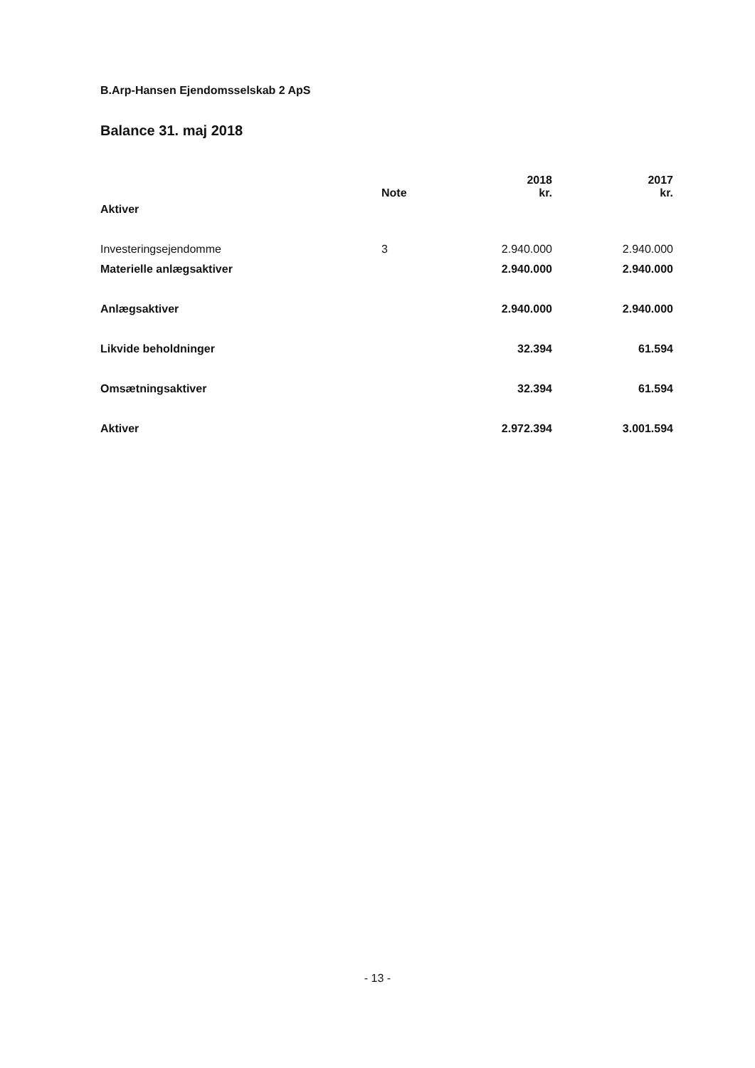B.Arp-Hansen Ejendomsselskab 2 ApS
Balance 31. maj 2018
| | Note | 2018 kr. | 2017 kr. |
| --- | --- | --- | --- |
| Aktiver | | | |
| Investeringsejendomme | 3 | 2.940.000 | 2.940.000 |
| Materielle anlægsaktiver | | 2.940.000 | 2.940.000 |
| Anlægsaktiver | | 2.940.000 | 2.940.000 |
| Likvide beholdninger | | 32.394 | 61.594 |
| Omsætningsaktiver | | 32.394 | 61.594 |
| Aktiver | | 2.972.394 | 3.001.594 |
- 13 -